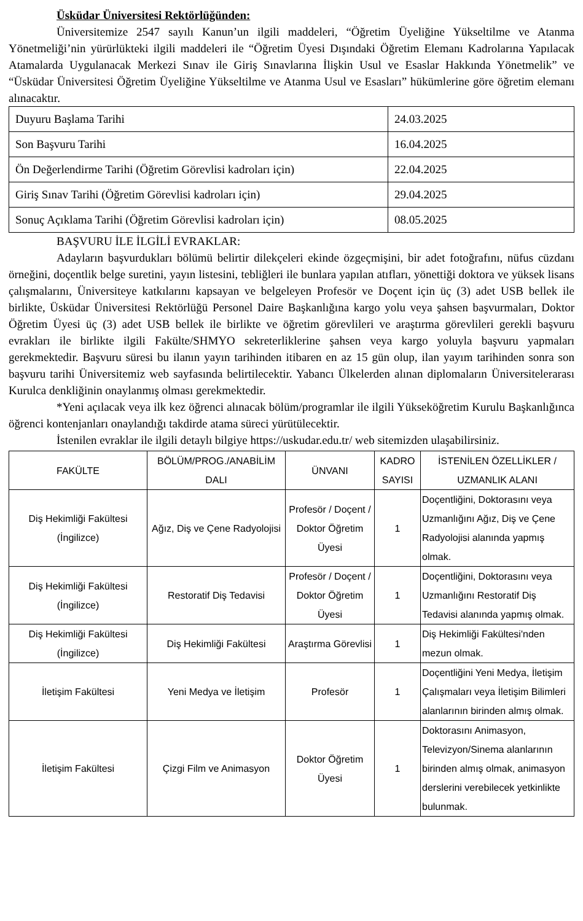Üsküdar Üniversitesi Rektörlüğünden:
Üniversitemize 2547 sayılı Kanun’un ilgili maddeleri, “Öğretim Üyeliğine Yükseltilme ve Atanma Yönetmeliği’nin yürürlükteki ilgili maddeleri ile “Öğretim Üyesi Dışındaki Öğretim Elemanı Kadrolarına Yapılacak Atamalarda Uygulanacak Merkezi Sınav ile Giriş Sınavlarına İlişkin Usul ve Esaslar Hakkında Yönetmelik” ve “Üsküdar Üniversitesi Öğretim Üyeliğine Yükseltilme ve Atanma Usul ve Esasları” hükümlerine göre öğretim elemanı alınacaktır.
| Duyuru Başlama Tarihi | 24.03.2025 |
| Son Başvuru Tarihi | 16.04.2025 |
| Ön Değerlendirme Tarihi (Öğretim Görevlisi kadroları için) | 22.04.2025 |
| Giriş Sınav Tarihi (Öğretim Görevlisi kadroları için) | 29.04.2025 |
| Sonuç Açıklama Tarihi (Öğretim Görevlisi kadroları için) | 08.05.2025 |
BAŞVURU İLE İLGİLİ EVRAKLAR:
Adayların başvurdukları bölümü belirtir dilekçeleri ekinde özgeçmişini, bir adet fotoğrafını, nüfus cüzdanı örneğini, doçentlik belge suretini, yayın listesini, tebliğleri ile bunlara yapılan atıfları, yönettiği doktora ve yüksek lisans çalışmalarını, Üniversiteye katkılarını kapsayan ve belgeleyen Profesör ve Doçent için üç (3) adet USB bellek ile birlikte, Üsküdar Üniversitesi Rektörlüğü Personel Daire Başkanlığına kargo yolu veya şahsen başvurmaları, Doktor Öğretim Üyesi üç (3) adet USB bellek ile birlikte ve öğretim görevlileri ve araştırma görevlileri gerekli başvuru evrakları ile birlikte ilgili Fakülte/SHMYO sekreterliklerine şahsen veya kargo yoluyla başvuru yapmaları gerekmektedir. Başvuru süresi bu ilanın yayın tarihinden itibaren en az 15 gün olup, ilan yayım tarihinden sonra son başvuru tarihi Üniversitemiz web sayfasında belirtilecektir. Yabancı Ülkelerden alınan diplomaların Üniversitelerarası Kurulca denkliğinin onaylanmış olması gerekmektedir.
*Yeni açılacak veya ilk kez öğrenci alınacak bölüm/programlar ile ilgili Yükseköğretim Kurulu Başkanlığınca öğrenci kontenjanları onaylandığı takdirde atama süreci yürütülecektir.
İstenilen evraklar ile ilgili detaylı bilgiye https://uskudar.edu.tr/ web sitemizden ulaşabilirsiniz.
| FAKÜLTE | BÖLÜM/PROG./ANABİLİM DALI | ÜNVANI | KADRO SAYISI | İSTENİLEN ÖZELLİKLER / UZMANLIK ALANI |
| --- | --- | --- | --- | --- |
| Diş Hekimliği Fakültesi (İngilizce) | Ağız, Diş ve Çene Radyolojisi | Profesör / Doçent / Doktor Öğretim Üyesi | 1 | Doçentliğini, Doktorasını veya Uzmanlığını Ağız, Diş ve Çene Radyolojisi alanında yapmış olmak. |
| Diş Hekimliği Fakültesi (İngilizce) | Restoratif Diş Tedavisi | Profesör / Doçent / Doktor Öğretim Üyesi | 1 | Doçentliğini, Doktorasını veya Uzmanlığını Restoratif Diş Tedavisi alanında yapmış olmak. |
| Diş Hekimliği Fakültesi (İngilizce) | Diş Hekimliği Fakültesi | Araştırma Görevlisi | 1 | Diş Hekimliği Fakültesi'nden mezun olmak. |
| İletişim Fakültesi | Yeni Medya ve İletişim | Profesör | 1 | Doçentliğini Yeni Medya, İletişim Çalışmaları veya İletişim Bilimleri alanlarının birinden almış olmak. |
| İletişim Fakültesi | Çizgi Film ve Animasyon | Doktor Öğretim Üyesi | 1 | Doktorasını Animasyon, Televizyon/Sinema alanlarının birinden almış olmak, animasyon derslerini verebilecek yetkinlikte bulunmak. |